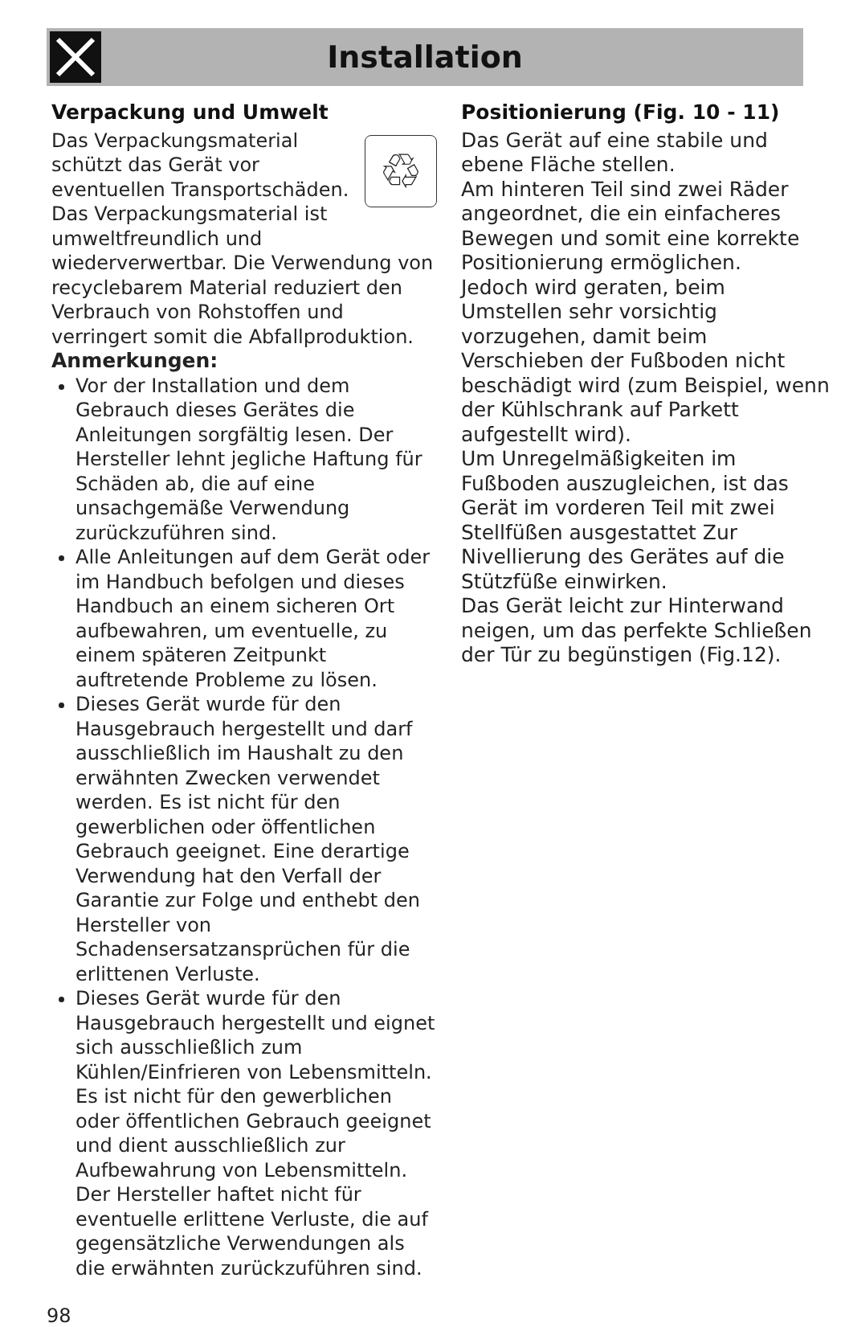Installation
Verpackung und Umwelt
♲
Das Verpackungsmaterial schützt das Gerät vor eventuellen Transportschäden.
Das Verpackungsmaterial ist umweltfreundlich und wiederverwertbar. Die Verwendung von recyclebarem Material reduziert den Verbrauch von Rohstoffen und verringert somit die Abfallproduktion.
Anmerkungen:
Vor der Installation und dem Gebrauch dieses Gerätes die Anleitungen sorgfältig lesen. Der Hersteller lehnt jegliche Haftung für Schäden ab, die auf eine unsachgemäße Verwendung zurückzuführen sind.
Alle Anleitungen auf dem Gerät oder im Handbuch befolgen und dieses Handbuch an einem sicheren Ort aufbewahren, um eventuelle, zu einem späteren Zeitpunkt auftretende Probleme zu lösen.
Dieses Gerät wurde für den Hausgebrauch hergestellt und darf ausschließlich im Haushalt zu den erwähnten Zwecken verwendet werden. Es ist nicht für den gewerblichen oder öffentlichen Gebrauch geeignet. Eine derartige Verwendung hat den Verfall der Garantie zur Folge und enthebt den Hersteller von Schadensersatzansprüchen für die erlittenen Verluste.
Dieses Gerät wurde für den Hausgebrauch hergestellt und eignet sich ausschließlich zum Kühlen/Einfrieren von Lebensmitteln. Es ist nicht für den gewerblichen oder öffentlichen Gebrauch geeignet und dient ausschließlich zur Aufbewahrung von Lebensmitteln. Der Hersteller haftet nicht für eventuelle erlittene Verluste, die auf gegensätzliche Verwendungen als die erwähnten zurückzuführen sind.
Positionierung (Fig. 10 - 11)
Das Gerät auf eine stabile und ebene Fläche stellen.
Am hinteren Teil sind zwei Räder angeordnet, die ein einfacheres Bewegen und somit eine korrekte Positionierung ermöglichen.
Jedoch wird geraten, beim Umstellen sehr vorsichtig vorzugehen, damit beim Verschieben der Fußboden nicht beschädigt wird (zum Beispiel, wenn der Kühlschrank auf Parkett aufgestellt wird).
Um Unregelmäßigkeiten im Fußboden auszugleichen, ist das Gerät im vorderen Teil mit zwei Stellfüßen ausgestattet Zur Nivellierung des Gerätes auf die Stützfüße einwirken.
Das Gerät leicht zur Hinterwand neigen, um das perfekte Schließen der Tür zu begünstigen (Fig.12).
98